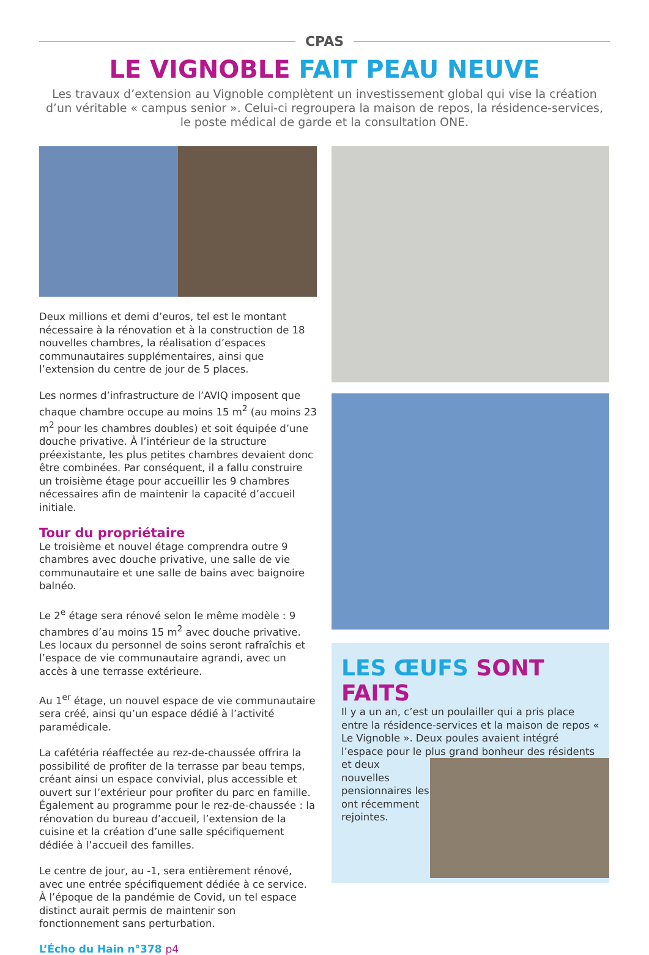CPAS
LE VIGNOBLE FAIT PEAU NEUVE
Les travaux d’extension au Vignoble complètent un investissement global qui vise la création d’un véritable « campus senior ». Celui-ci regroupera la maison de repos, la résidence-services, le poste médical de garde et la consultation ONE.
Deux millions et demi d’euros, tel est le montant nécessaire à la rénovation et à la construction de 18 nouvelles chambres, la réalisation d’espaces communautaires supplémentaires, ainsi que l’extension du centre de jour de 5 places.
Les normes d’infrastructure de l’AVIQ imposent que chaque chambre occupe au moins 15 m<sup>2</sup> (au moins 23 m<sup>2</sup> pour les chambres doubles) et soit équipée d’une douche privative. À l’intérieur de la structure préexistante, les plus petites chambres devaient donc être combinées. Par conséquent, il a fallu construire un troisième étage pour accueillir les 9 chambres nécessaires afin de maintenir la capacité d’accueil initiale.
Tour du propriétaire
Le troisième et nouvel étage comprendra outre 9 chambres avec douche privative, une salle de vie communautaire et une salle de bains avec baignoire balnéo.
Le 2<sup>e</sup> étage sera rénové selon le même modèle : 9 chambres d’au moins 15 m<sup>2</sup> avec douche privative. Les locaux du personnel de soins seront rafraîchis et l’espace de vie communautaire agrandi, avec un accès à une terrasse extérieure.
Au 1<sup>er</sup> étage, un nouvel espace de vie communautaire sera créé, ainsi qu’un espace dédié à l’activité paramédicale.
La cafétéria réaffectée au rez-de-chaussée offrira la possibilité de profiter de la terrasse par beau temps, créant ainsi un espace convivial, plus accessible et ouvert sur l’extérieur pour profiter du parc en famille. Également au programme pour le rez-de-chaussée : la rénovation du bureau d’accueil, l’extension de la cuisine et la création d’une salle spécifiquement dédiée à l’accueil des familles.
Le centre de jour, au -1, sera entièrement rénové, avec une entrée spécifiquement dédiée à ce service. À l’époque de la pandémie de Covid, un tel espace distinct aurait permis de maintenir son fonctionnement sans perturbation.
LES ŒUFS SONT FAITS
Il y a un an, c’est un poulailler qui a pris place entre la résidence-services et la maison de repos « Le Vignoble ». Deux poules avaient intégré l’espace pour le plus grand bonheur des résidents
et deux nouvelles pensionnaires les ont récemment rejointes.
L’Écho du Hain n°378 p4